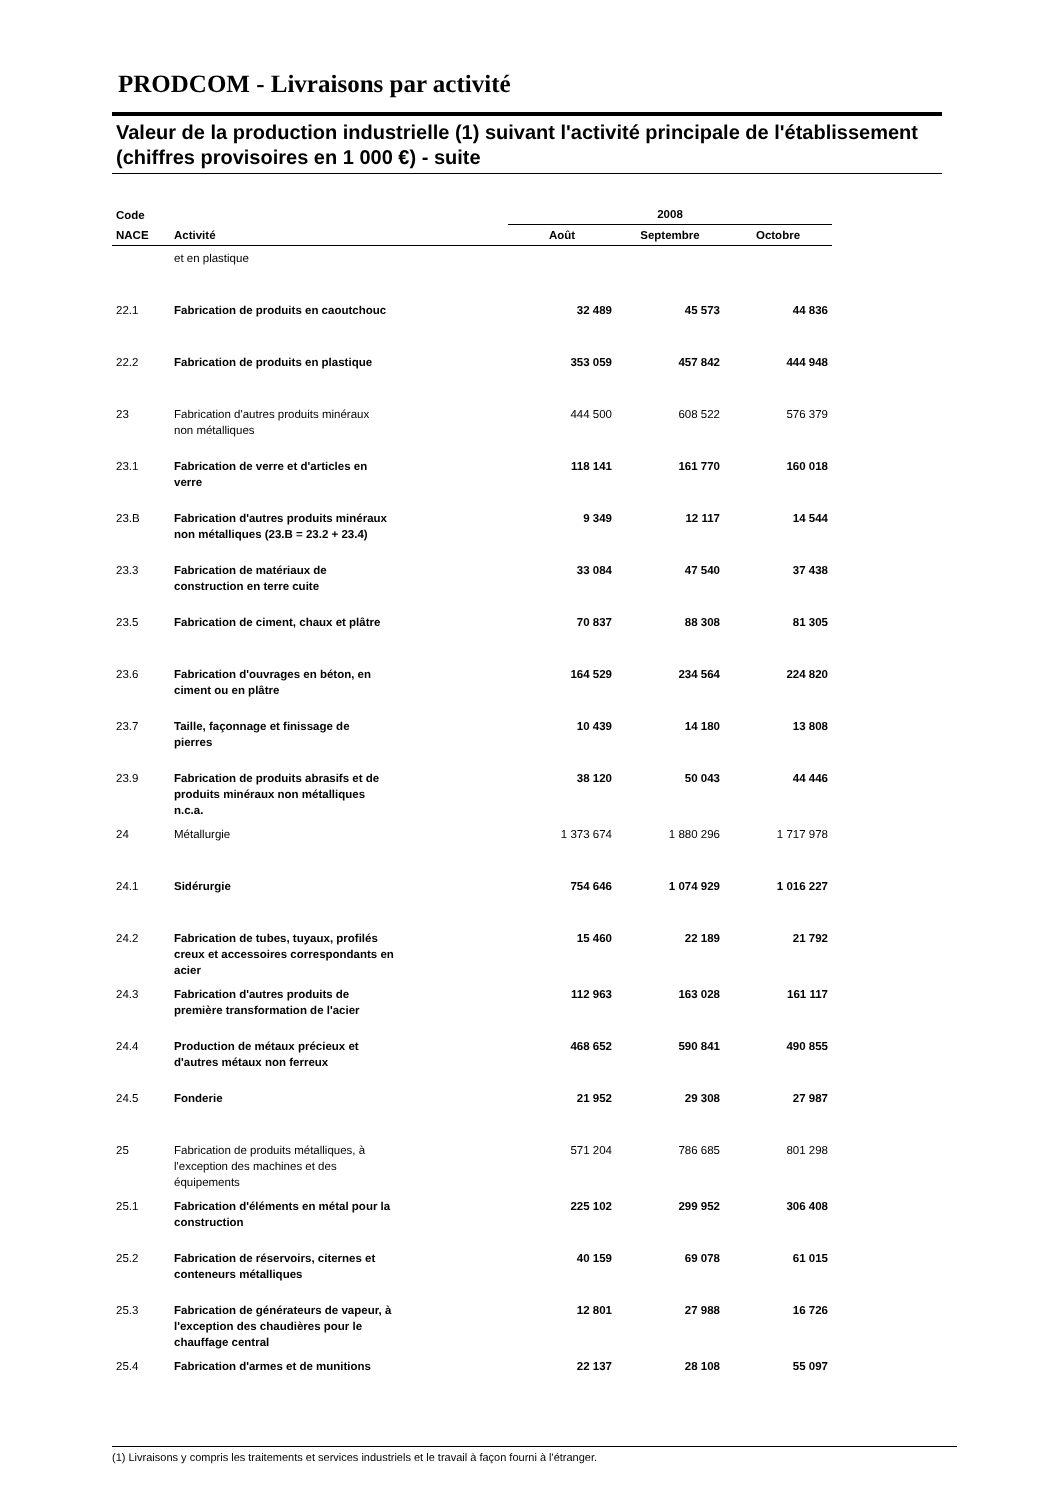PRODCOM - Livraisons par activité
Valeur de la production industrielle (1) suivant l'activité principale de l'établissement (chiffres provisoires en 1 000 €) - suite
| Code | | 2008 | | |
| --- | --- | --- | --- | --- |
| NACE | Activité | Août | Septembre | Octobre |
| | et en plastique | | | |
| 22.1 | Fabrication de produits en caoutchouc | 32 489 | 45 573 | 44 836 |
| 22.2 | Fabrication de produits en plastique | 353 059 | 457 842 | 444 948 |
| 23 | Fabrication d'autres produits minéraux non métalliques | 444 500 | 608 522 | 576 379 |
| 23.1 | Fabrication de verre et d'articles en verre | 118 141 | 161 770 | 160 018 |
| 23.B | Fabrication d'autres produits minéraux non métalliques (23.B = 23.2 + 23.4) | 9 349 | 12 117 | 14 544 |
| 23.3 | Fabrication de matériaux de construction en terre cuite | 33 084 | 47 540 | 37 438 |
| 23.5 | Fabrication de ciment, chaux et plâtre | 70 837 | 88 308 | 81 305 |
| 23.6 | Fabrication d'ouvrages en béton, en ciment ou en plâtre | 164 529 | 234 564 | 224 820 |
| 23.7 | Taille, façonnage et finissage de pierres | 10 439 | 14 180 | 13 808 |
| 23.9 | Fabrication de produits abrasifs et de produits minéraux non métalliques n.c.a. | 38 120 | 50 043 | 44 446 |
| 24 | Métallurgie | 1 373 674 | 1 880 296 | 1 717 978 |
| 24.1 | Sidérurgie | 754 646 | 1 074 929 | 1 016 227 |
| 24.2 | Fabrication de tubes, tuyaux, profilés creux et accessoires correspondants en acier | 15 460 | 22 189 | 21 792 |
| 24.3 | Fabrication d'autres produits de première transformation de l'acier | 112 963 | 163 028 | 161 117 |
| 24.4 | Production de métaux précieux et d'autres métaux non ferreux | 468 652 | 590 841 | 490 855 |
| 24.5 | Fonderie | 21 952 | 29 308 | 27 987 |
| 25 | Fabrication de produits métalliques, à l'exception des machines et des équipements | 571 204 | 786 685 | 801 298 |
| 25.1 | Fabrication d'éléments en métal pour la construction | 225 102 | 299 952 | 306 408 |
| 25.2 | Fabrication de réservoirs, citernes et conteneurs métalliques | 40 159 | 69 078 | 61 015 |
| 25.3 | Fabrication de générateurs de vapeur, à l'exception des chaudières pour le chauffage central | 12 801 | 27 988 | 16 726 |
| 25.4 | Fabrication d'armes et de munitions | 22 137 | 28 108 | 55 097 |
(1) Livraisons y compris les traitements et services industriels et le travail à façon fourni à l'étranger.